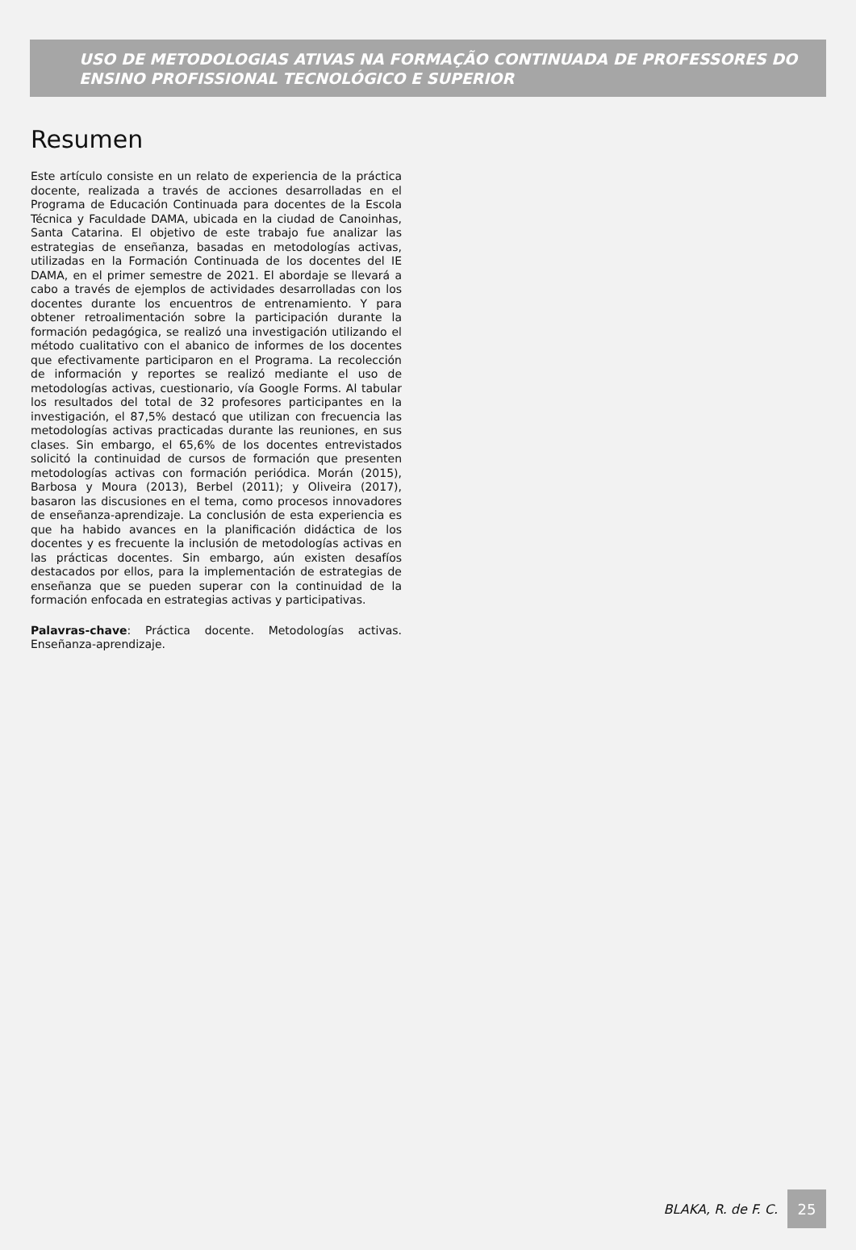USO DE METODOLOGIAS ATIVAS NA FORMAÇÃO CONTINUADA DE PROFESSORES DO ENSINO PROFISSIONAL TECNOLÓGICO E SUPERIOR
Resumen
Este artículo consiste en un relato de experiencia de la práctica docente, realizada a través de acciones desarrolladas en el Programa de Educación Continuada para docentes de la Escola Técnica y Faculdade DAMA, ubicada en la ciudad de Canoinhas, Santa Catarina. El objetivo de este trabajo fue analizar las estrategias de enseñanza, basadas en metodologías activas, utilizadas en la Formación Continuada de los docentes del IE DAMA, en el primer semestre de 2021. El abordaje se llevará a cabo a través de ejemplos de actividades desarrolladas con los docentes durante los encuentros de entrenamiento. Y para obtener retroalimentación sobre la participación durante la formación pedagógica, se realizó una investigación utilizando el método cualitativo con el abanico de informes de los docentes que efectivamente participaron en el Programa. La recolección de información y reportes se realizó mediante el uso de metodologías activas, cuestionario, vía Google Forms. Al tabular los resultados del total de 32 profesores participantes en la investigación, el 87,5% destacó que utilizan con frecuencia las metodologías activas practicadas durante las reuniones, en sus clases. Sin embargo, el 65,6% de los docentes entrevistados solicitó la continuidad de cursos de formación que presenten metodologías activas con formación periódica. Morán (2015), Barbosa y Moura (2013), Berbel (2011); y Oliveira (2017), basaron las discusiones en el tema, como procesos innovadores de enseñanza-aprendizaje. La conclusión de esta experiencia es que ha habido avances en la planificación didáctica de los docentes y es frecuente la inclusión de metodologías activas en las prácticas docentes. Sin embargo, aún existen desafíos destacados por ellos, para la implementación de estrategias de enseñanza que se pueden superar con la continuidad de la formación enfocada en estrategias activas y participativas.
Palavras-chave: Práctica docente. Metodologías activas. Enseñanza-aprendizaje.
BLAKA, R. de F. C.
25